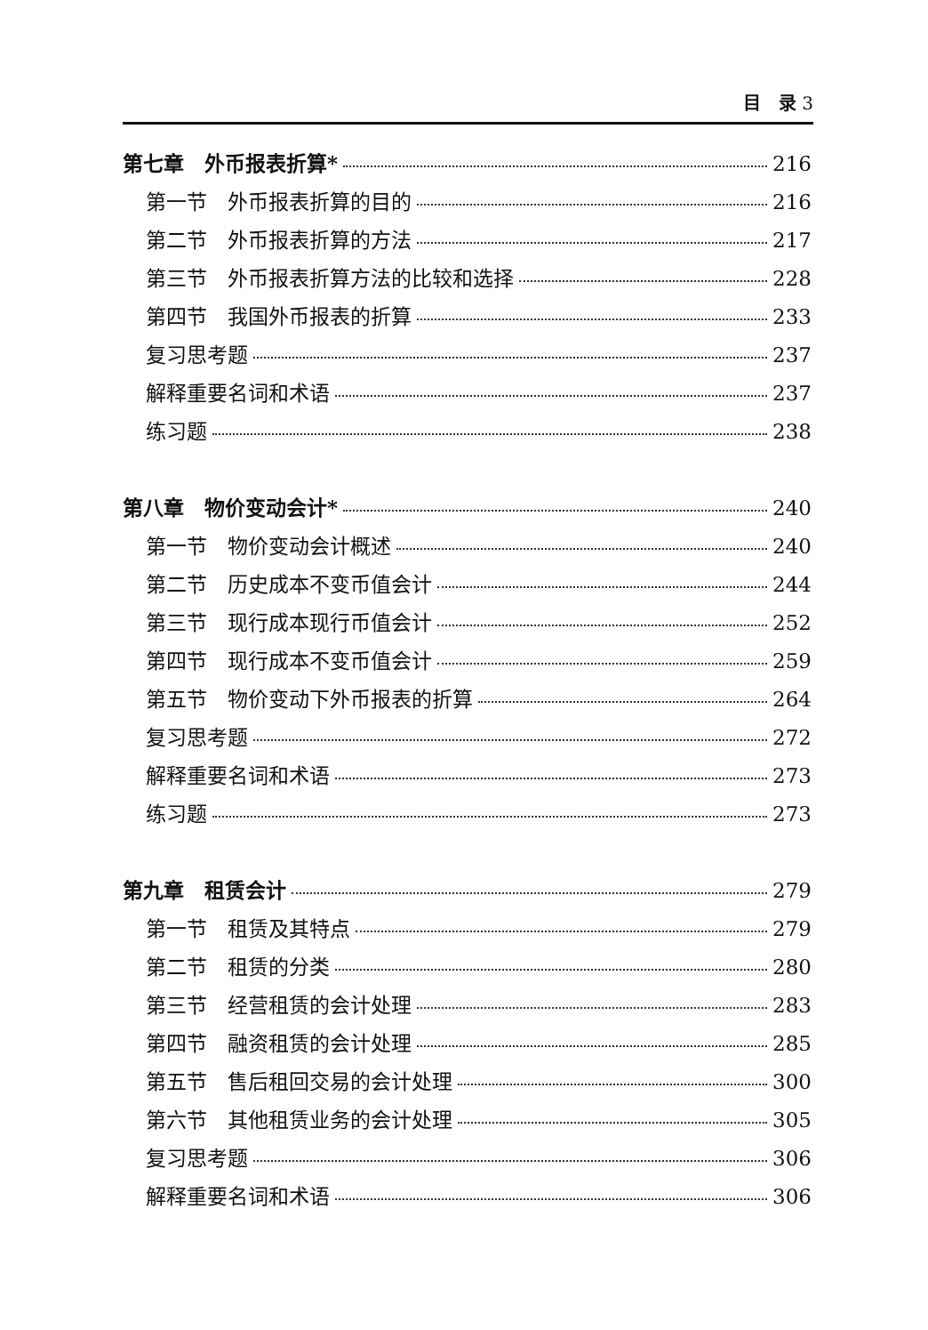目　录 3
第七章　外币报表折算* 216
第一节　外币报表折算的目的 216
第二节　外币报表折算的方法 217
第三节　外币报表折算方法的比较和选择 228
第四节　我国外币报表的折算 233
复习思考题 237
解释重要名词和术语 237
练习题 238
第八章　物价变动会计* 240
第一节　物价变动会计概述 240
第二节　历史成本不变币值会计 244
第三节　现行成本现行币值会计 252
第四节　现行成本不变币值会计 259
第五节　物价变动下外币报表的折算 264
复习思考题 272
解释重要名词和术语 273
练习题 273
第九章　租赁会计 279
第一节　租赁及其特点 279
第二节　租赁的分类 280
第三节　经营租赁的会计处理 283
第四节　融资租赁的会计处理 285
第五节　售后租回交易的会计处理 300
第六节　其他租赁业务的会计处理 305
复习思考题 306
解释重要名词和术语 306